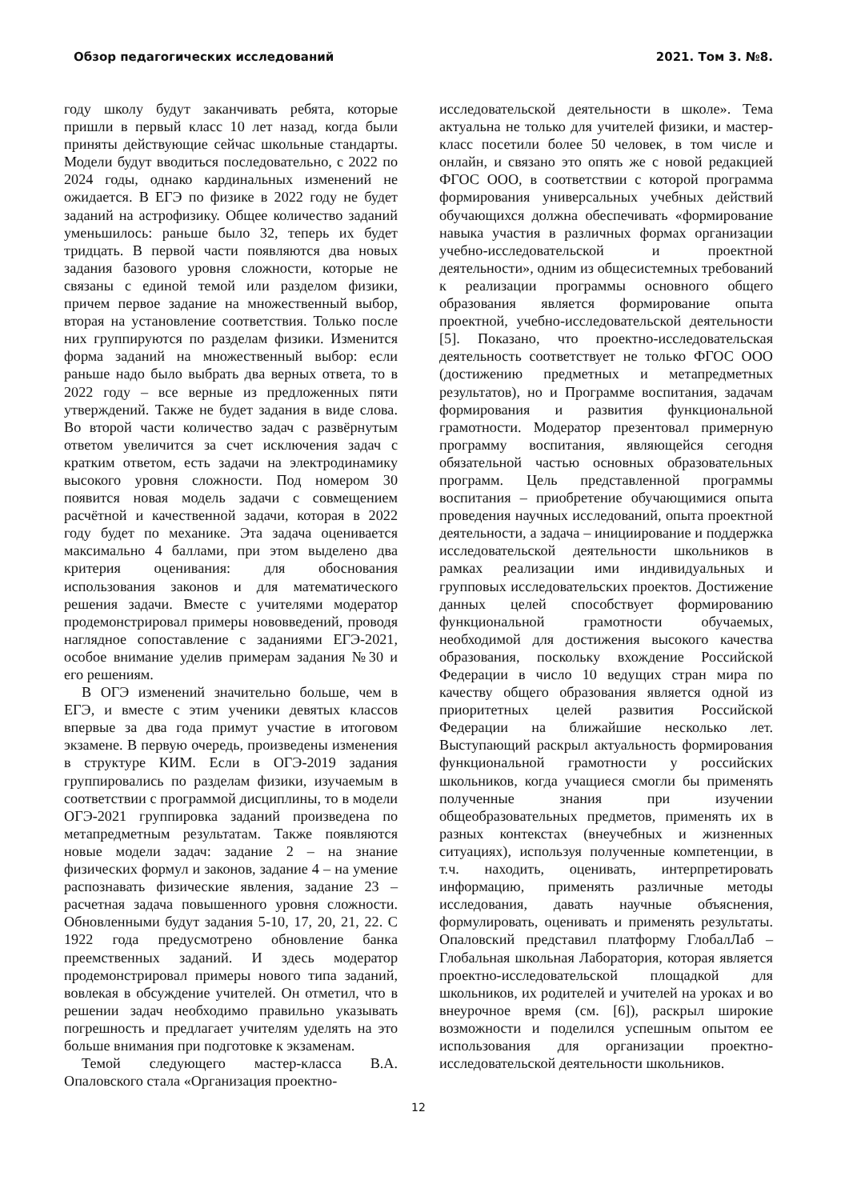Обзор педагогических исследований 2021. Том 3. №8.
году школу будут заканчивать ребята, которые пришли в первый класс 10 лет назад, когда были приняты действующие сейчас школьные стандарты. Модели будут вводиться последовательно, с 2022 по 2024 годы, однако кардинальных изменений не ожидается. В ЕГЭ по физике в 2022 году не будет заданий на астрофизику. Общее количество заданий уменьшилось: раньше было 32, теперь их будет тридцать. В первой части появляются два новых задания базового уровня сложности, которые не связаны с единой темой или разделом физики, причем первое задание на множественный выбор, вторая на установление соответствия. Только после них группируются по разделам физики. Изменится форма заданий на множественный выбор: если раньше надо было выбрать два верных ответа, то в 2022 году – все верные из предложенных пяти утверждений. Также не будет задания в виде слова. Во второй части количество задач с развёрнутым ответом увеличится за счет исключения задач с кратким ответом, есть задачи на электродинамику высокого уровня сложности. Под номером 30 появится новая модель задачи с совмещением расчётной и качественной задачи, которая в 2022 году будет по механике. Эта задача оценивается максимально 4 баллами, при этом выделено два критерия оценивания: для обоснования использования законов и для математического решения задачи. Вместе с учителями модератор продемонстрировал примеры нововведений, проводя наглядное сопоставление с заданиями ЕГЭ-2021, особое внимание уделив примерам задания №30 и его решениям.
В ОГЭ изменений значительно больше, чем в ЕГЭ, и вместе с этим ученики девятых классов впервые за два года примут участие в итоговом экзамене. В первую очередь, произведены изменения в структуре КИМ. Если в ОГЭ-2019 задания группировались по разделам физики, изучаемым в соответствии с программой дисциплины, то в модели ОГЭ-2021 группировка заданий произведена по метапредметным результатам. Также появляются новые модели задач: задание 2 – на знание физических формул и законов, задание 4 – на умение распознавать физические явления, задание 23 – расчетная задача повышенного уровня сложности. Обновленными будут задания 5-10, 17, 20, 21, 22. С 1922 года предусмотрено обновление банка преемственных заданий. И здесь модератор продемонстрировал примеры нового типа заданий, вовлекая в обсуждение учителей. Он отметил, что в решении задач необходимо правильно указывать погрешность и предлагает учителям уделять на это больше внимания при подготовке к экзаменам.
Темой следующего мастер-класса В.А. Опаловского стала «Организация проектно-
исследовательской деятельности в школе». Тема актуальна не только для учителей физики, и мастер-класс посетили более 50 человек, в том числе и онлайн, и связано это опять же с новой редакцией ФГОС ООО, в соответствии с которой программа формирования универсальных учебных действий обучающихся должна обеспечивать «формирование навыка участия в различных формах организации учебно-исследовательской и проектной деятельности», одним из общесистемных требований к реализации программы основного общего образования является формирование опыта проектной, учебно-исследовательской деятельности [5]. Показано, что проектно-исследовательская деятельность соответствует не только ФГОС ООО (достижению предметных и метапредметных результатов), но и Программе воспитания, задачам формирования и развития функциональной грамотности. Модератор презентовал примерную программу воспитания, являющейся сегодня обязательной частью основных образовательных программ. Цель представленной программы воспитания – приобретение обучающимися опыта проведения научных исследований, опыта проектной деятельности, а задача – инициирование и поддержка исследовательской деятельности школьников в рамках реализации ими индивидуальных и групповых исследовательских проектов. Достижение данных целей способствует формированию функциональной грамотности обучаемых, необходимой для достижения высокого качества образования, поскольку вхождение Российской Федерации в число 10 ведущих стран мира по качеству общего образования является одной из приоритетных целей развития Российской Федерации на ближайшие несколько лет. Выступающий раскрыл актуальность формирования функциональной грамотности у российских школьников, когда учащиеся смогли бы применять полученные знания при изучении общеобразовательных предметов, применять их в разных контекстах (внеучебных и жизненных ситуациях), используя полученные компетенции, в т.ч. находить, оценивать, интерпретировать информацию, применять различные методы исследования, давать научные объяснения, формулировать, оценивать и применять результаты. Опаловский представил платформу ГлобалЛаб – Глобальная школьная Лаборатория, которая является проектно-исследовательской площадкой для школьников, их родителей и учителей на уроках и во внеурочное время (см. [6]), раскрыл широкие возможности и поделился успешным опытом ее использования для организации проектно-исследовательской деятельности школьников.
12